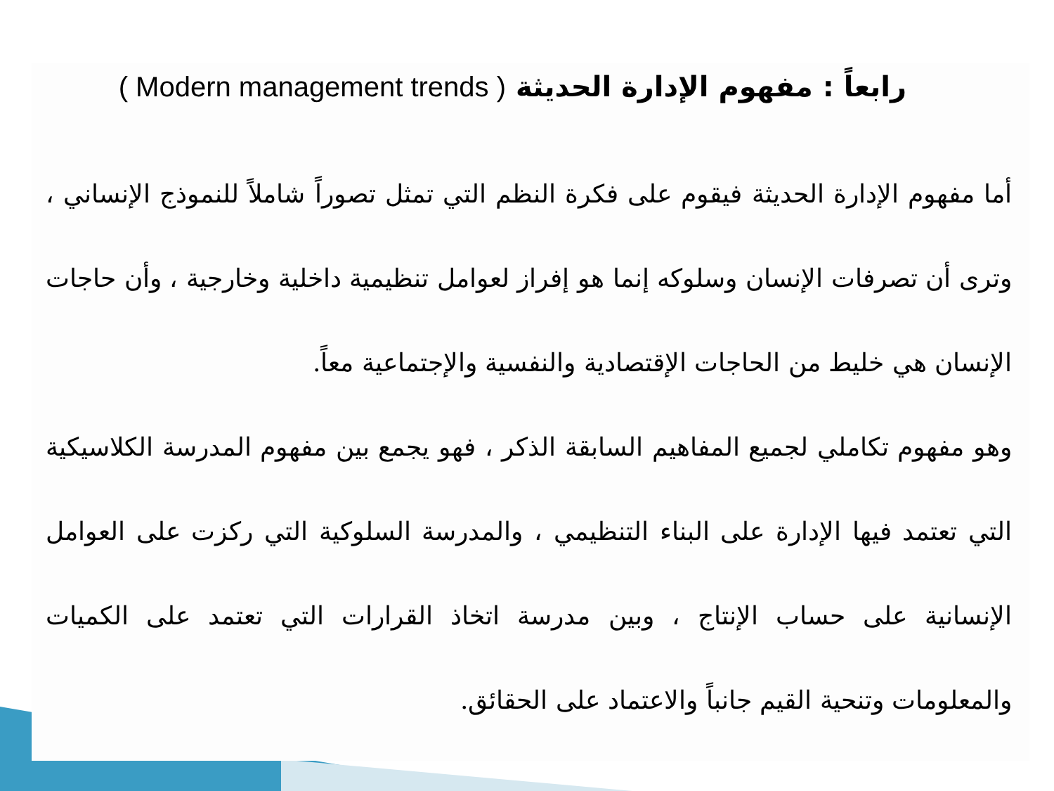رابعاً : مفهوم الإدارة الحديثة ( Modern management trends )
أما مفهوم الإدارة الحديثة فيقوم على فكرة النظم التي تمثل تصوراً شاملاً للنموذج الإنساني ، وترى أن تصرفات الإنسان وسلوكه إنما هو إفراز لعوامل تنظيمية داخلية وخارجية ، وأن حاجات الإنسان هي خليط من الحاجات الإقتصادية والنفسية والإجتماعية معاً.
وهو مفهوم تكاملي لجميع المفاهيم السابقة الذكر ، فهو يجمع بين مفهوم المدرسة الكلاسيكية التي تعتمد فيها الإدارة على البناء التنظيمي ، والمدرسة السلوكية التي ركزت على العوامل الإنسانية على حساب الإنتاج ، وبين مدرسة اتخاذ القرارات التي تعتمد على الكميات والمعلومات وتنحية القيم جانباً والاعتماد على الحقائق.